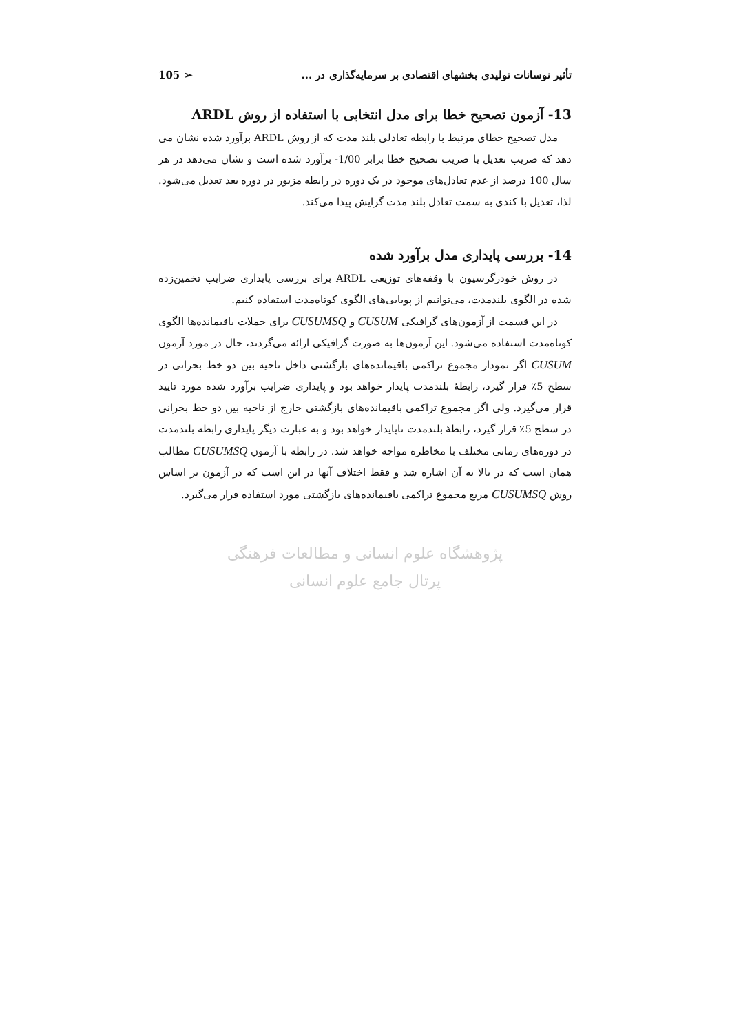تأثیر نوسانات تولیدی بخشهای اقتصادی بر سرمایه‌گذاری در ... 105 ➢
13- آزمون تصحیح خطا برای مدل انتخابی با استفاده از روش ARDL
مدل تصحیح خطای مرتبط با رابطه تعادلی بلند مدت که از روش ARDL برآورد شده نشان می دهد که ضریب تعدیل یا ضریب تصحیح خطا برابر 1/00- برآورد شده است و نشان می‌دهد در هر سال 100 درصد از عدم تعادل‌های موجود در یک دوره در رابطه مزبور در دوره بعد تعدیل می‌شود. لذا، تعدیل با کندی به سمت تعادل بلند مدت گرایش پیدا می‌کند.
14- بررسی پایداری مدل برآورد شده
در روش خودرگرسیون با وقفه‌های توزیعی ARDL برای بررسی پایداری ضرایب تخمین‌زده شده در الگوی بلندمدت، می‌توانیم از پویایی‌های الگوی کوتاه‌مدت استفاده کنیم.
در این قسمت از آزمون‌های گرافیکی CUSUM و CUSUMSQ برای جملات باقیمانده‌ها الگوی کوتاه‌مدت استفاده می‌شود. این آزمون‌ها به صورت گرافیکی ارائه می‌گردند، حال در مورد آزمون CUSUM اگر نمودار مجموع تراکمی باقیمانده‌های بازگشتی داخل ناحیه بین دو خط بحرانی در سطح 5٪ قرار گیرد، رابطهٔ بلندمدت پایدار خواهد بود و پایداری ضرایب برآورد شده مورد تایید قرار می‌گیرد. ولی اگر مجموع تراکمی باقیمانده‌های بازگشتی خارج از ناحیه بین دو خط بحرانی در سطح 5٪ قرار گیرد، رابطهٔ بلندمدت ناپایدار خواهد بود و به عبارت دیگر پایداری رابطه بلندمدت در دوره‌های زمانی مختلف با مخاطره مواجه خواهد شد. در رابطه با آزمون CUSUMSQ مطالب همان است که در بالا به آن اشاره شد و فقط اختلاف آنها در این است که در آزمون بر اساس روش CUSUMSQ مربع مجموع تراکمی باقیمانده‌های بازگشتی مورد استفاده قرار می‌گیرد.
پژوهشگاه علوم انسانی و مطالعات فرهنگی
پرتال جامع علوم انسانی